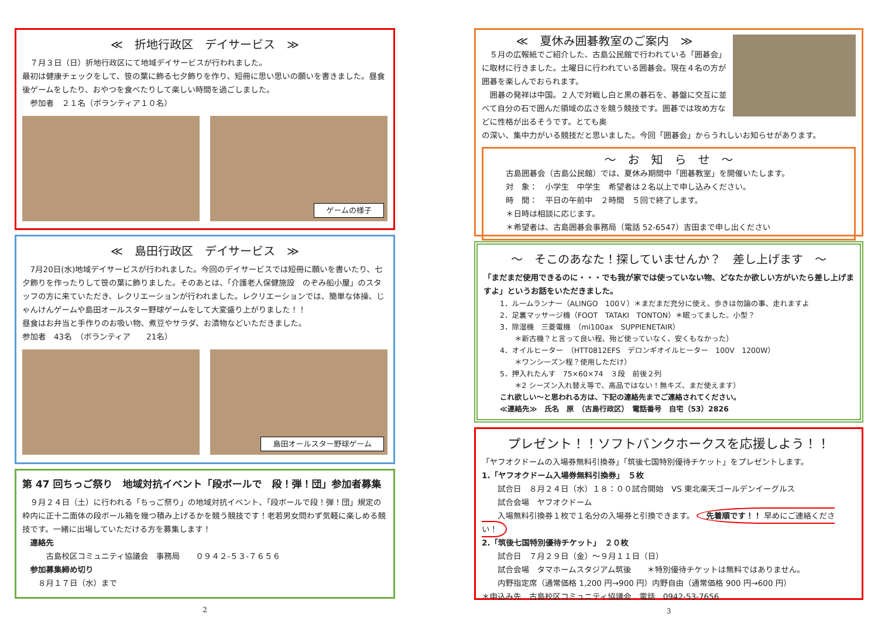≪　折地行政区　デイサービス　≫
　７月３日（日）折地行政区にて地域デイサービスが行われました。
最初は健康チェックをして、笹の葉に飾る七夕飾りを作り、短冊に思い思いの願いを書きました。昼食後ゲームをしたり、おやつを食べたりして楽しい時間を過ごしました。
　参加者　２１名（ボランティア１０名）
ゲームの様子
≪　島田行政区　デイサービス　≫
　7月20日(水)地域デイサービスが行われました。今回のデイサービスでは短冊に願いを書いたり、七夕飾りを作ったりして笹の葉に飾りました。そのあとは、「介護老人保健施設　のぞみ船小屋」のスタッフの方に来ていただき、レクリエーションが行われました。レクリエーションでは、簡単な体操、じゃんけんゲームや島田オールスター野球ゲームをして大変盛り上がりました！！
昼食はお弁当と手作りのお吸い物、煮豆やサラダ、お漬物などいただきました。
参加者　43名　（ボランティア　　21名）
島田オールスター野球ゲーム
第 47 回ちっご祭り　地域対抗イベント「段ボールで　段！弾！団」参加者募集
　９月２４日（土）に行われる「ちっご祭り」の地域対抗イベント、「段ボールで段！弾！団」規定の枠内に正十二面体の段ボール箱を幾つ積み上げるかを競う競技です！老若男女問わず気軽に楽しめる競技です。一緒に出場していただける方を募集します！
　連絡先
　　　古島校区コミュニティ協議会　事務局　　０９４２-５３-７６５６
　参加募集締め切り
　　８月１７日（水）まで
2
≪　夏休み囲碁教室のご案内　≫
　５月の広報紙でご紹介した、古島公民館で行われている「囲碁会」に取材に行きました。土曜日に行われている囲碁会。現在４名の方が囲碁を楽しんでおられます。
　囲碁の発祥は中国。２人で対戦し白と黒の碁石を、碁盤に交互に並べて自分の石で囲んだ領域の広さを競う競技です。囲碁では攻め方などに性格が出るそうです。とても奥
の深い、集中力がいる競技だと思いました。今回「囲碁会」からうれしいお知らせがあります。
～　お　知　ら　せ　～
古島囲碁会（古島公民館）では、夏休み期間中「囲碁教室」を開催いたします。
対　象：　小学生　中学生　希望者は２名以上で申し込みください。
時　間：　平日の午前中　２時間　５回で終了します。
＊日時は相談に応じます。
＊希望者は、古島囲碁会事務局（電話 52-6547）吉田まで申し出ください
～　そこのあなた！探していませんか？　差し上げます　～
「まだまだ使用できるのに・・・でも我が家では使っていない物、どなたか欲しい方がいたら差し上げますよ」というお話をいただきました。
1．ルームランナー（ALINGO　100Ｖ）＊まだまだ充分に使え、歩きは勿論の事、走れますよ
2．足裏マッサージ機（FOOT　TATAKI　TONTON）＊眠ってました。小型？
3．除湿機　三菱電機　（mi100ax　SUPPIENETAIR）
　　＊新古機？と言って良い程、殆ど使っていなく、安くもなかった）
4．オイルヒーター　（HTT0812EFS　デロンギオイルヒーター　100V　1200W）
　　＊ワンシーズン程？使用しただけ）
5．押入れたんす　75×60×74　３段　前後２列
　　＊2 シーズン入れ替え等で、高品ではない！無キズ、まだ使えます）
これ欲しい～と思われる方は、下記の連絡先までご連絡されてください。
≪連絡先≫　氏名　原　（古島行政区）　電話番号　自宅（53）2826
プレゼント！！ソフトバンクホークスを応援しよう！！
「ヤフオクドームの入場券無料引換券」「筑後七国特別優待チケット」をプレゼントします。
1.「ヤフオクドーム入場券無料引換券」　５枚
　　試合日　８月２４日（水）１８：００試合開始　VS 東北楽天ゴールデンイーグルス
　　試合会場　ヤフオクドーム
　　入場無料引換券１枚で１名分の入場券と引換できます。 先着順です！！ 早めにご連絡ください！
2.「筑後七国特別優待チケット」　２０枚
　　試合日　７月２９日（金）～９月１１日（日）
　　試合会場　タマホームスタジアム筑後　　＊特別優待チケットは無料ではありません。
　　内野指定席（通常価格 1,200 円→900 円）内野自由（通常価格 900 円→600 円）
＊申込み先　古島校区コミュニティ協議会　電話　0942-53-7656
3